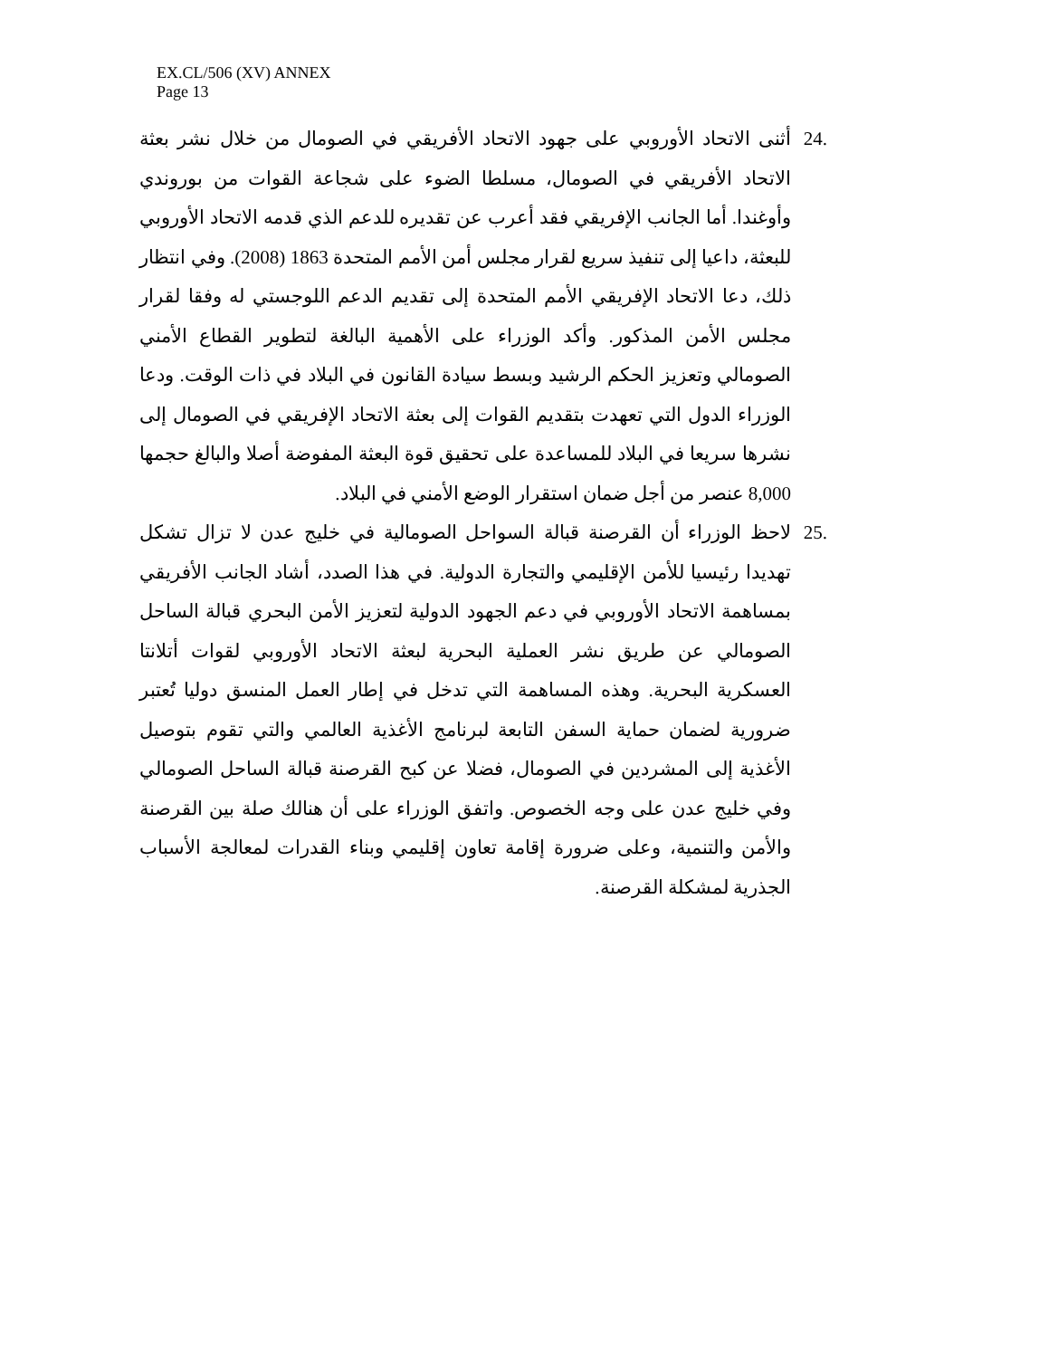EX.CL/506 (XV) ANNEX
Page 13
.24 أثنى الاتحاد الأوروبي على جهود الاتحاد الأفريقي في الصومال من خلال نشر بعثة الاتحاد الأفريقي في الصومال، مسلطا الضوء على شجاعة القوات من بوروندي وأوغندا. أما الجانب الإفريقي فقد أعرب عن تقديره للدعم الذي قدمه الاتحاد الأوروبي للبعثة، داعيا إلى تنفيذ سريع لقرار مجلس أمن الأمم المتحدة 1863 (2008). وفي انتظار ذلك، دعا الاتحاد الإفريقي الأمم المتحدة إلى تقديم الدعم اللوجستي له وفقا لقرار مجلس الأمن المذكور. وأكد الوزراء على الأهمية البالغة لتطوير القطاع الأمني الصومالي وتعزيز الحكم الرشيد وبسط سيادة القانون في البلاد في ذات الوقت. ودعا الوزراء الدول التي تعهدت بتقديم القوات إلى بعثة الاتحاد الإفريقي في الصومال إلى نشرها سريعا في البلاد للمساعدة على تحقيق قوة البعثة المفوضة أصلا والبالغ حجمها 8,000 عنصر من أجل ضمان استقرار الوضع الأمني في البلاد.
.25 لاحظ الوزراء أن القرصنة قبالة السواحل الصومالية في خليج عدن لا تزال تشكل تهديدا رئيسيا للأمن الإقليمي والتجارة الدولية. في هذا الصدد، أشاد الجانب الأفريقي بمساهمة الاتحاد الأوروبي في دعم الجهود الدولية لتعزيز الأمن البحري قبالة الساحل الصومالي عن طريق نشر العملية البحرية لبعثة الاتحاد الأوروبي لقوات أتلانتا العسكرية البحرية. وهذه المساهمة التي تدخل في إطار العمل المنسق دوليا تُعتبر ضرورية لضمان حماية السفن التابعة لبرنامج الأغذية العالمي والتي تقوم بتوصيل الأغذية إلى المشردين في الصومال، فضلا عن كبح القرصنة قبالة الساحل الصومالي وفي خليج عدن على وجه الخصوص. واتفق الوزراء على أن هنالك صلة بين القرصنة والأمن والتنمية، وعلى ضرورة إقامة تعاون إقليمي وبناء القدرات لمعالجة الأسباب الجذرية لمشكلة القرصنة.